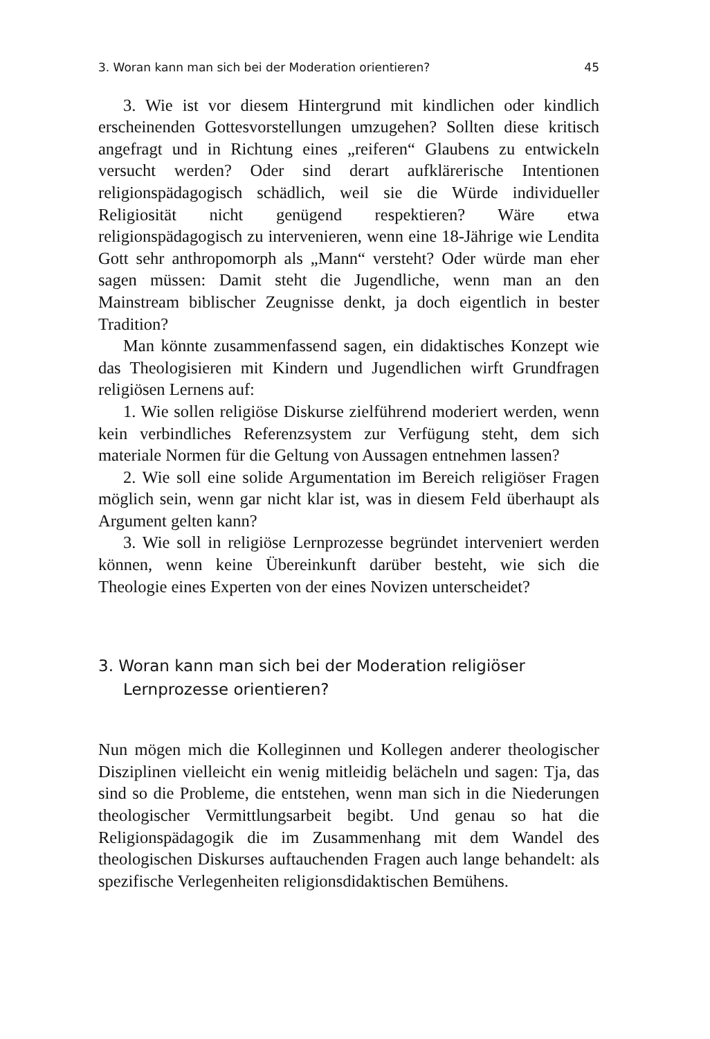3. Woran kann man sich bei der Moderation orientieren? 45
3. Wie ist vor diesem Hintergrund mit kindlichen oder kindlich erscheinenden Gottesvorstellungen umzugehen? Sollten diese kritisch angefragt und in Richtung eines „reiferen“ Glaubens zu entwickeln versucht werden? Oder sind derart aufklärerische Intentionen religionspädagogisch schädlich, weil sie die Würde individueller Religiosität nicht genügend respektieren? Wäre etwa religionspädagogisch zu intervenieren, wenn eine 18-Jährige wie Lendita Gott sehr anthropomorph als „Mann“ versteht? Oder würde man eher sagen müssen: Damit steht die Jugendliche, wenn man an den Mainstream biblischer Zeugnisse denkt, ja doch eigentlich in bester Tradition?
Man könnte zusammenfassend sagen, ein didaktisches Konzept wie das Theologisieren mit Kindern und Jugendlichen wirft Grundfragen religiösen Lernens auf:
1. Wie sollen religiöse Diskurse zielführend moderiert werden, wenn kein verbindliches Referenzsystem zur Verfügung steht, dem sich materiale Normen für die Geltung von Aussagen entnehmen lassen?
2. Wie soll eine solide Argumentation im Bereich religiöser Fragen möglich sein, wenn gar nicht klar ist, was in diesem Feld überhaupt als Argument gelten kann?
3. Wie soll in religiöse Lernprozesse begründet interveniert werden können, wenn keine Übereinkunft darüber besteht, wie sich die Theologie eines Experten von der eines Novizen unterscheidet?
3. Woran kann man sich bei der Moderation religiöser Lernprozesse orientieren?
Nun mögen mich die Kolleginnen und Kollegen anderer theologischer Disziplinen vielleicht ein wenig mitleidig belächeln und sagen: Tja, das sind so die Probleme, die entstehen, wenn man sich in die Niederungen theologischer Vermittlungsarbeit begibt. Und genau so hat die Religionspädagogik die im Zusammenhang mit dem Wandel des theologischen Diskurses auftauchenden Fragen auch lange behandelt: als spezifische Verlegenheiten religionsdidaktischen Bemühens.